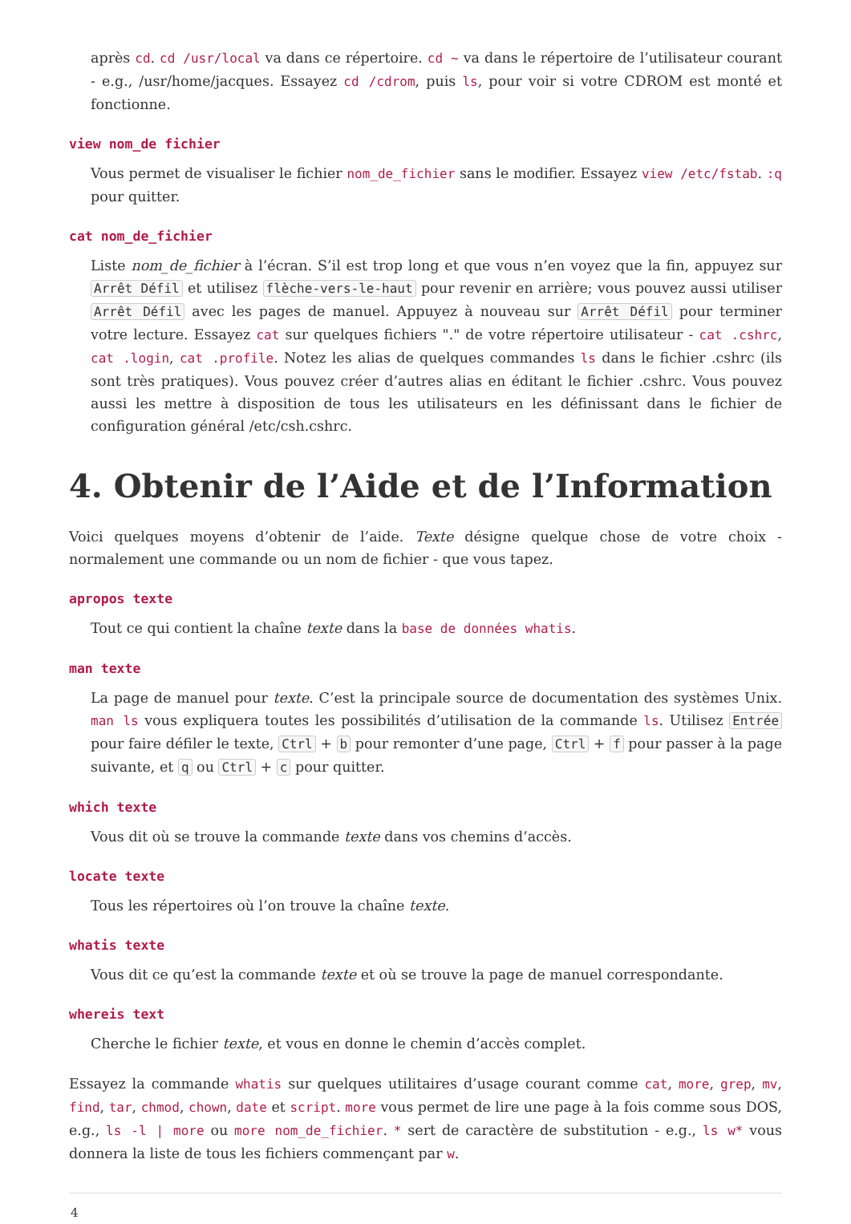après cd. cd /usr/local va dans ce répertoire. cd ~ va dans le répertoire de l’utilisateur courant - e.g., /usr/home/jacques. Essayez cd /cdrom, puis ls, pour voir si votre CDROM est monté et fonctionne.
view nom_de fichier
Vous permet de visualiser le fichier nom_de_fichier sans le modifier. Essayez view /etc/fstab. :q pour quitter.
cat nom_de_fichier
Liste nom_de_fichier à l’écran. S’il est trop long et que vous n’en voyez que la fin, appuyez sur Arrêt Défil et utilisez flèche-vers-le-haut pour revenir en arrière; vous pouvez aussi utiliser Arrêt Défil avec les pages de manuel. Appuyez à nouveau sur Arrêt Défil pour terminer votre lecture. Essayez cat sur quelques fichiers "." de votre répertoire utilisateur - cat .cshrc, cat .login, cat .profile. Notez les alias de quelques commandes ls dans le fichier .cshrc (ils sont très pratiques). Vous pouvez créer d’autres alias en éditant le fichier .cshrc. Vous pouvez aussi les mettre à disposition de tous les utilisateurs en les définissant dans le fichier de configuration général /etc/csh.cshrc.
4. Obtenir de l’Aide et de l’Information
Voici quelques moyens d’obtenir de l’aide. Texte désigne quelque chose de votre choix - normalement une commande ou un nom de fichier - que vous tapez.
apropos texte
Tout ce qui contient la chaîne texte dans la base de données whatis.
man texte
La page de manuel pour texte. C’est la principale source de documentation des systèmes Unix. man ls vous expliquera toutes les possibilités d’utilisation de la commande ls. Utilisez Entrée pour faire défiler le texte, Ctrl + b pour remonter d’une page, Ctrl + f pour passer à la page suivante, et q ou Ctrl + c pour quitter.
which texte
Vous dit où se trouve la commande texte dans vos chemins d’accès.
locate texte
Tous les répertoires où l’on trouve la chaîne texte.
whatis texte
Vous dit ce qu’est la commande texte et où se trouve la page de manuel correspondante.
whereis text
Cherche le fichier texte, et vous en donne le chemin d’accès complet.
Essayez la commande whatis sur quelques utilitaires d’usage courant comme cat, more, grep, mv, find, tar, chmod, chown, date et script. more vous permet de lire une page à la fois comme sous DOS, e.g., ls -l | more ou more nom_de_fichier. * sert de caractère de substitution - e.g., ls w* vous donnera la liste de tous les fichiers commençant par w.
4